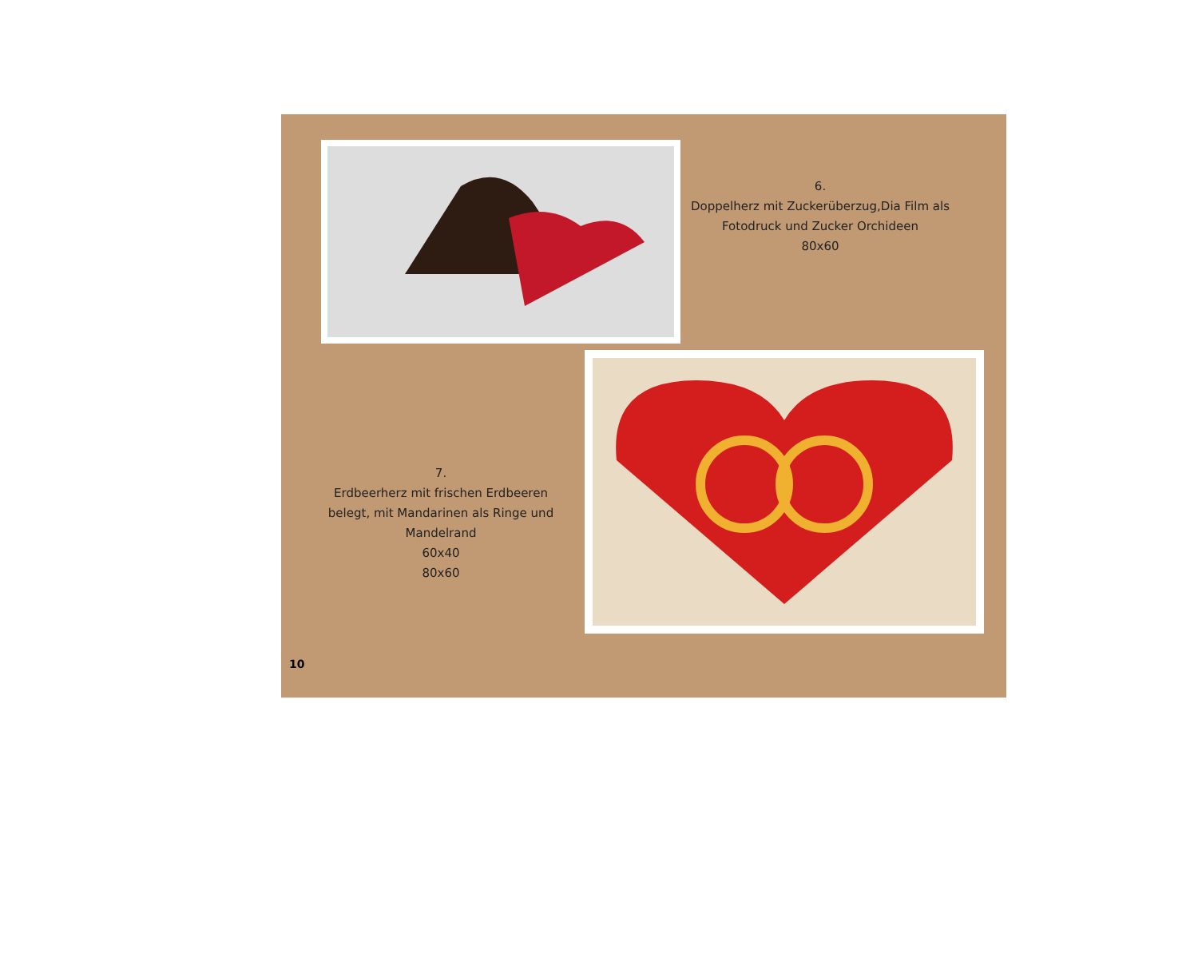6.
Doppelherz mit Zuckerüberzug,Dia Film als Fotodruck und Zucker Orchideen
80x60
7.
Erdbeerherz mit frischen Erdbeeren belegt, mit Mandarinen als Ringe und Mandelrand
60x40
80x60
10